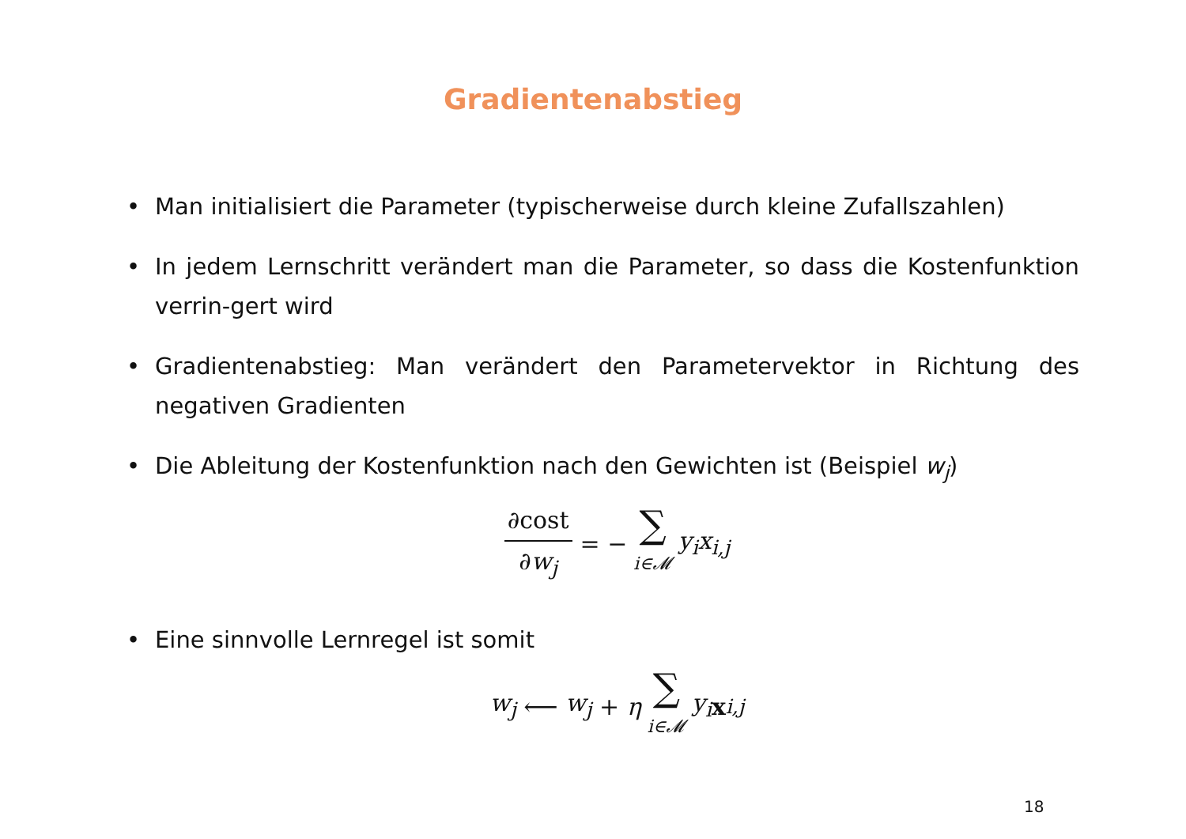Gradientenabstieg
• Man initialisiert die Parameter (typischerweise durch kleine Zufallszahlen)
• In jedem Lernschritt verändert man die Parameter, so dass die Kostenfunktion verrin-gert wird
• Gradientenabstieg: Man verändert den Parametervektor in Richtung des negativen Gradienten
• Die Ableitung der Kostenfunktion nach den Gewichten ist (Beispiel w<sub>j</sub>)
∂cost ∂w<sub>j</sub> = − ∑ i∈𝓜 y<sub>i</sub>x<sub>i,j</sub>
• Eine sinnvolle Lernregel ist somit
w<sub>j</sub> ⟵ w<sub>j</sub> + η ∑ i∈𝓜 y<sub>i</sub> x<sub>i,j</sub>
18